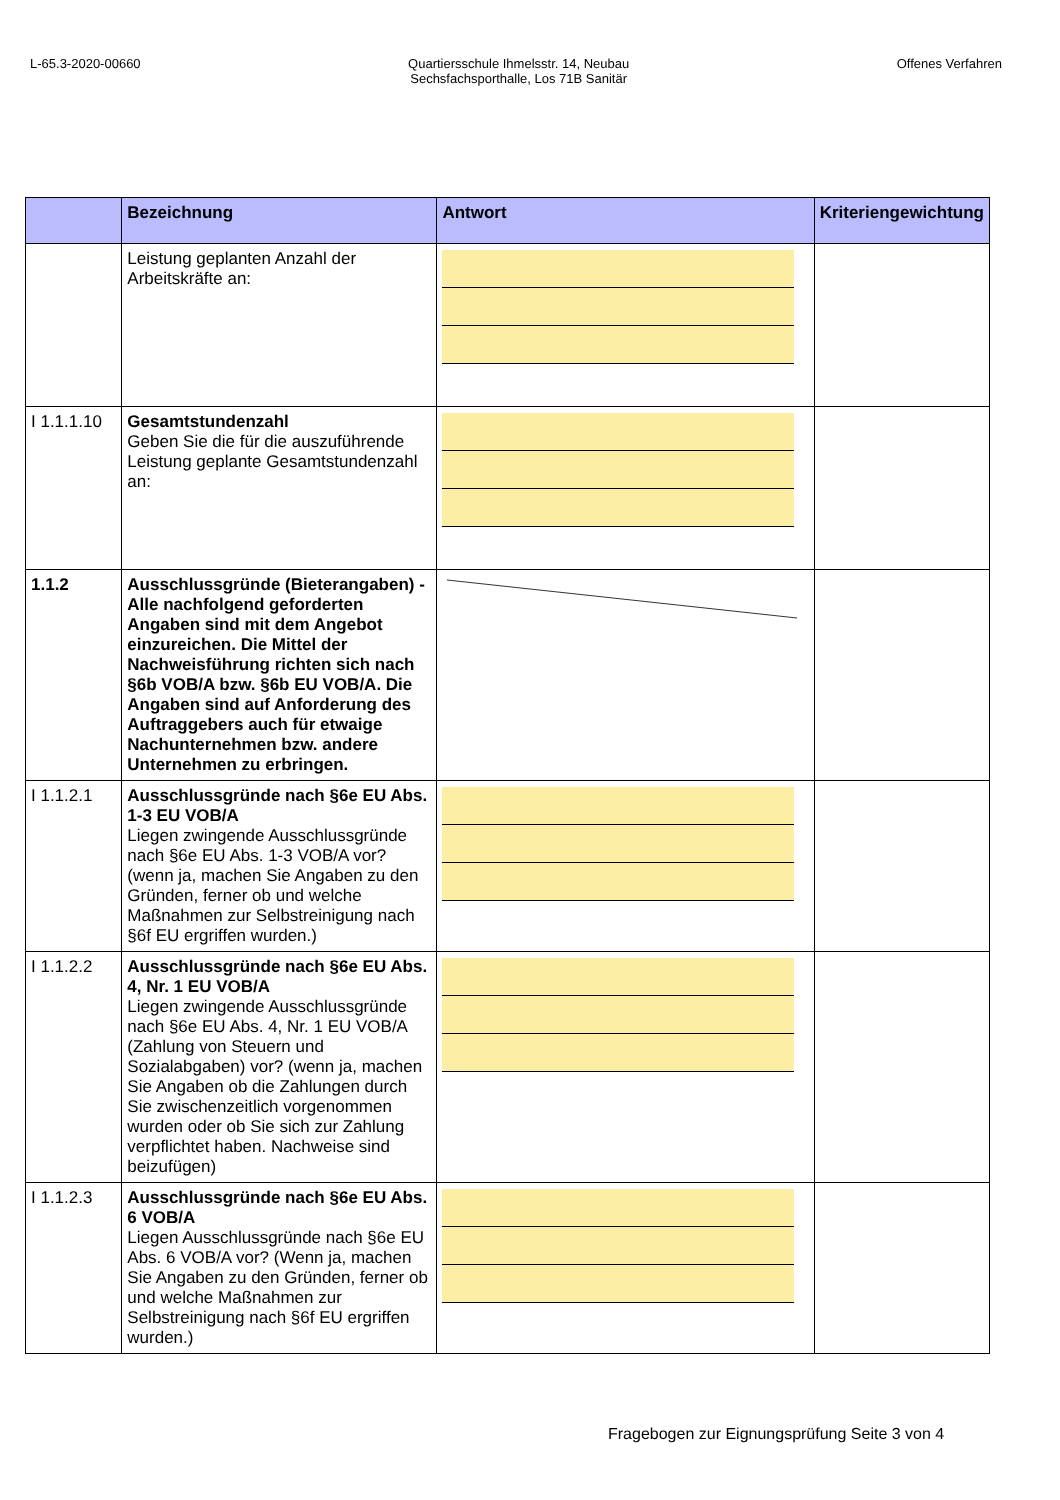L-65.3-2020-00660 Quartiersschule Ihmelsstr. 14, Neubau
Sechsfachsporthalle, Los 71B Sanitär
Offenes Verfahren
| | Bezeichnung | Antwort | Kriteriengewichtung |
| --- | --- | --- | --- |
| | Leistung geplanten Anzahl der Arbeitskräfte an: | | |
| I 1.1.1.10 | Gesamtstundenzahl Geben Sie die für die auszuführende Leistung geplante Gesamtstundenzahl an: | | |
| 1.1.2 | Ausschlussgründe (Bieterangaben) - Alle nachfolgend geforderten Angaben sind mit dem Angebot einzureichen. Die Mittel der Nachweisführung richten sich nach §6b VOB/A bzw. §6b EU VOB/A. Die Angaben sind auf Anforderung des Auftraggebers auch für etwaige Nachunternehmen bzw. andere Unternehmen zu erbringen. | | |
| I 1.1.2.1 | Ausschlussgründe nach §6e EU Abs. 1-3 EU VOB/A Liegen zwingende Ausschlussgründe nach §6e EU Abs. 1-3 VOB/A vor? (wenn ja, machen Sie Angaben zu den Gründen, ferner ob und welche Maßnahmen zur Selbstreinigung nach §6f EU ergriffen wurden.) | | |
| I 1.1.2.2 | Ausschlussgründe nach §6e EU Abs. 4, Nr. 1 EU VOB/A Liegen zwingende Ausschlussgründe nach §6e EU Abs. 4, Nr. 1 EU VOB/A (Zahlung von Steuern und Sozialabgaben) vor? (wenn ja, machen Sie Angaben ob die Zahlungen durch Sie zwischenzeitlich vorgenommen wurden oder ob Sie sich zur Zahlung verpflichtet haben. Nachweise sind beizufügen) | | |
| I 1.1.2.3 | Ausschlussgründe nach §6e EU Abs. 6 VOB/A Liegen Ausschlussgründe nach §6e EU Abs. 6 VOB/A vor? (Wenn ja, machen Sie Angaben zu den Gründen, ferner ob und welche Maßnahmen zur Selbstreinigung nach §6f EU ergriffen wurden.) | | |
Fragebogen zur Eignungsprüfung Seite 3 von 4